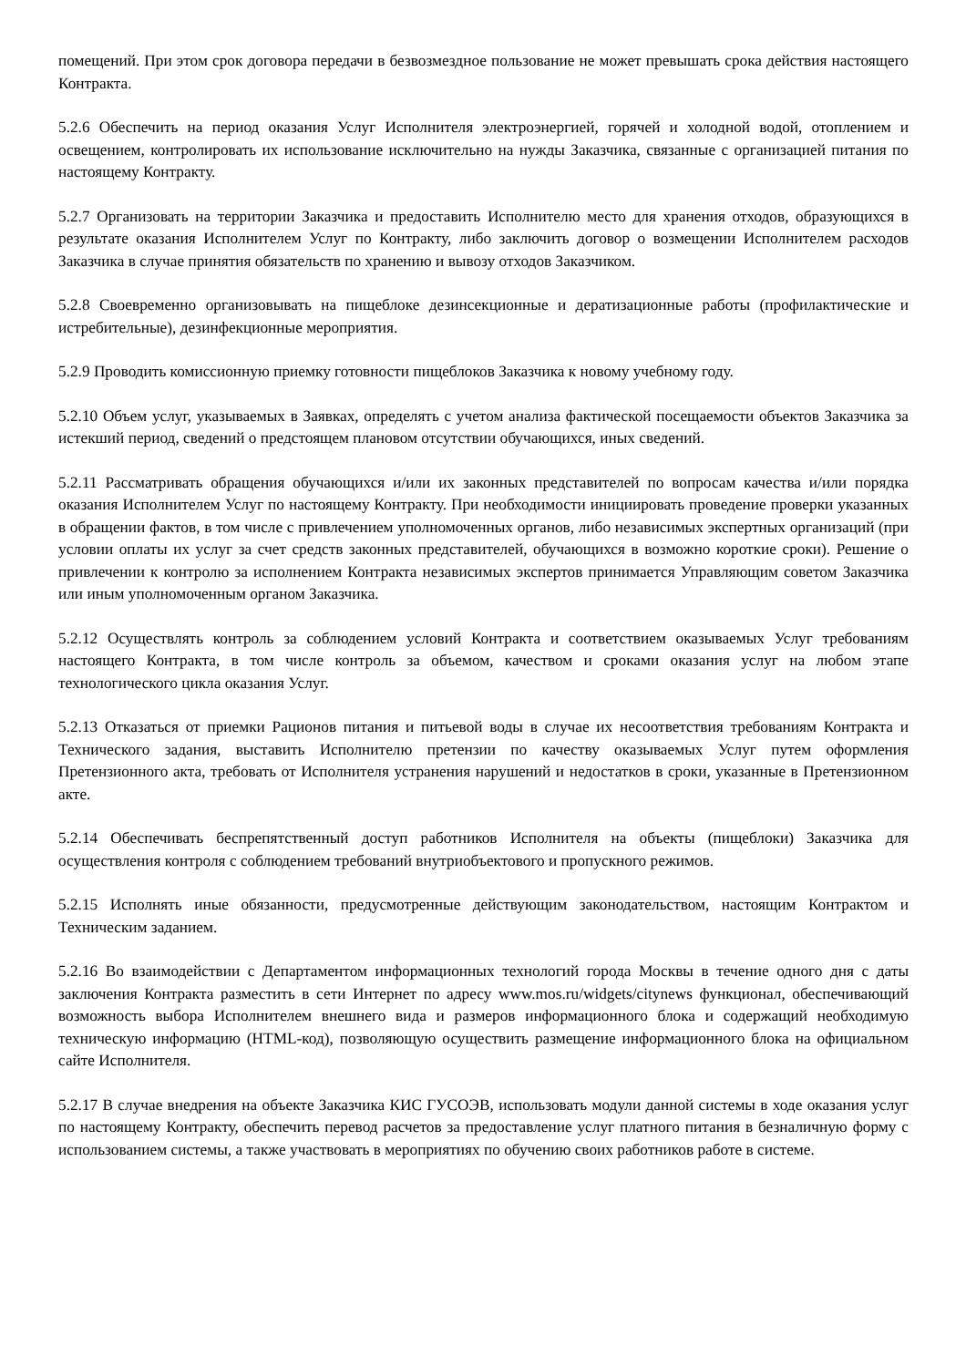помещений. При этом срок договора передачи в безвозмездное пользование не может превышать срока действия настоящего Контракта.
5.2.6 Обеспечить на период оказания Услуг Исполнителя электроэнергией, горячей и холодной водой, отоплением и освещением, контролировать их использование исключительно на нужды Заказчика, связанные с организацией питания по настоящему Контракту.
5.2.7 Организовать на территории Заказчика и предоставить Исполнителю место для хранения отходов, образующихся в результате оказания Исполнителем Услуг по Контракту, либо заключить договор о возмещении Исполнителем расходов Заказчика в случае принятия обязательств по хранению и вывозу отходов Заказчиком.
5.2.8 Своевременно организовывать на пищеблоке дезинсекционные и дератизационные работы (профилактические и истребительные), дезинфекционные мероприятия.
5.2.9 Проводить комиссионную приемку готовности пищеблоков Заказчика к новому учебному году.
5.2.10 Объем услуг, указываемых в Заявках, определять с учетом анализа фактической посещаемости объектов Заказчика за истекший период, сведений о предстоящем плановом отсутствии обучающихся, иных сведений.
5.2.11 Рассматривать обращения обучающихся и/или их законных представителей по вопросам качества и/или порядка оказания Исполнителем Услуг по настоящему Контракту. При необходимости инициировать проведение проверки указанных в обращении фактов, в том числе с привлечением уполномоченных органов, либо независимых экспертных организаций (при условии оплаты их услуг за счет средств законных представителей, обучающихся в возможно короткие сроки). Решение о привлечении к контролю за исполнением Контракта независимых экспертов принимается Управляющим советом Заказчика или иным уполномоченным органом Заказчика.
5.2.12 Осуществлять контроль за соблюдением условий Контракта и соответствием оказываемых Услуг требованиям настоящего Контракта, в том числе контроль за объемом, качеством и сроками оказания услуг на любом этапе технологического цикла оказания Услуг.
5.2.13 Отказаться от приемки Рационов питания и питьевой воды в случае их несоответствия требованиям Контракта и Технического задания, выставить Исполнителю претензии по качеству оказываемых Услуг путем оформления Претензионного акта, требовать от Исполнителя устранения нарушений и недостатков в сроки, указанные в Претензионном акте.
5.2.14 Обеспечивать беспрепятственный доступ работников Исполнителя на объекты (пищеблоки) Заказчика для осуществления контроля с соблюдением требований внутриобъектового и пропускного режимов.
5.2.15 Исполнять иные обязанности, предусмотренные действующим законодательством, настоящим Контрактом и Техническим заданием.
5.2.16 Во взаимодействии с Департаментом информационных технологий города Москвы в течение одного дня с даты заключения Контракта разместить в сети Интернет по адресу www.mos.ru/widgets/citynews функционал, обеспечивающий возможность выбора Исполнителем внешнего вида и размеров информационного блока и содержащий необходимую техническую информацию (HTML-код), позволяющую осуществить размещение информационного блока на официальном сайте Исполнителя.
5.2.17 В случае внедрения на объекте Заказчика КИС ГУСОЭВ, использовать модули данной системы в ходе оказания услуг по настоящему Контракту, обеспечить перевод расчетов за предоставление услуг платного питания в безналичную форму с использованием системы, а также участвовать в мероприятиях по обучению своих работников работе в системе.